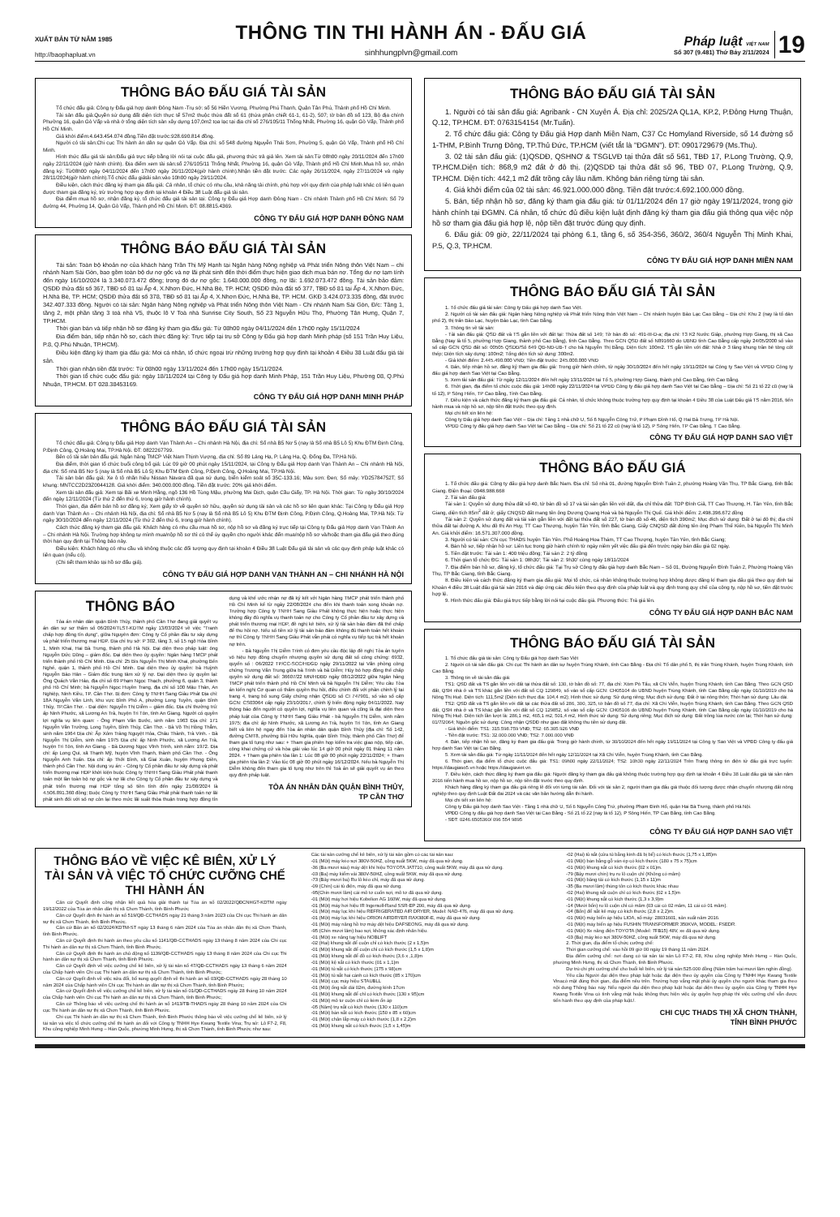XUẤT BẢN TỪ NĂM 1985
http://baophapluat.vn
THÔNG TIN THI HÀNH ÁN - ĐẤU GIÁ
sinhhungplvn@gmail.com
Pháp luật VIỆT NAM
Số 307 (9.481) Thứ Bảy 2/11/2024
19
THÔNG BÁO ĐẤU GIÁ TÀI SẢN
Tổ chức đấu giá: Công ty Đấu giá hợp danh Đông Nam -Trụ sở: số 56 Hiền Vương, Phường Phú Thạnh, Quận Tân Phú, Thành phố Hồ Chí Minh.
Tài sản đấu giá:Quyền sử dụng đất diện tích thực tế 57m2 thuộc thửa đất số 61 (thửa phân chiết 61-1, 61-2), 507; tờ bản đồ số 123, Bộ địa chính Phường 16, quận Gò Vấp và nhà ở tổng diện tích sàn xây dựng 107,0m2 tọa lạc tại địa chỉ số 276/105/11 Thống Nhất, Phường 16, quận Gò Vấp, Thành phố Hồ Chí Minh.
Giá khởi điểm:4.643.454.074 đồng.Tiền đặt trước:928.690.814 đồng.
Người có tài sản:Chi cục Thi hành án dân sự quận Gò Vấp. Địa chỉ: số 548 đường Nguyễn Thái Sơn, Phường 5, quận Gò Vấp, Thành phố Hồ Chí Minh.
Hình thức đấu giá tài sản:Đấu giá trực tiếp bằng lời nói tại cuộc đấu giá, phương thức trả giá lên. Xem tài sản:Từ 08h00 ngày 20/11/2024 đến 17h00 ngày 22/11/2024 (giờ hành chính). Địa điểm xem tài sản:số 276/105/11 Thống Nhất, Phường 16, quận Gò Vấp, Thành phố Hồ Chí Minh.Mua hồ sơ, nhận đăng ký: Từ08h00 ngày 04/11/2024 đến 17h00 ngày 26/11/2024(giờ hành chính).Nhận tiền đặt trước: Các ngày 26/11/2024, ngày 27/11/2024 và ngày 28/11/2024(giờ hành chính).Tổ chức đấu giátài sản:vào 10h00 ngày 29/11/2024.
Điều kiện, cách thức đăng ký tham gia đấu giá: Cá nhân, tổ chức có nhu cầu, khả năng tài chính, phù hợp với quy định của pháp luật khác có liên quan được tham gia đăng ký, trừ trường hợp quy định tại khoản 4 Điều 38 Luật đấu giá tài sản.
Địa điểm mua hồ sơ, nhận đăng ký, tổ chức đấu giá tài sản tại: Công ty Đấu giá Hợp danh Đông Nam - Chi nhánh Thành phố Hồ Chí Minh: Số 79 đường 44, Phường 14, Quận Gò Vấp, Thành phố Hồ Chí Minh. ĐT: 08.8815.4369.
CÔNG TY ĐẤU GIÁ HỢP DANH ĐÔNG NAM
THÔNG BÁO ĐẤU GIÁ TÀI SẢN
Tài sản: Toàn bộ khoản nợ của khách hàng Trần Thị Mỹ Hạnh tại Ngân hàng Nông nghiệp và Phát triển Nông thôn Việt Nam – chi nhánh Nam Sài Gòn, bao gồm toàn bộ dư nợ gốc và nợ lãi phát sinh đến thời điểm thực hiện giao dịch mua bán nợ. Tổng dư nợ tạm tính đến ngày 16/10/2024 là 3.340.073.472 đồng; trong đó dư nợ gốc: 1.648.000.000 đồng, nợ lãi: 1.692.073.472 đồng. Tài sản bảo đảm: QSDĐ thửa đất số 367, TBĐ số 81 tại Ấp 4, X.Nhơn Đức, H.Nhà Bè, TP. HCM; QSDĐ thửa đất số 377, TBĐ số 81 tại Ấp 4, X.Nhơn Đức, H.Nhà Bè, TP. HCM; QSDĐ thửa đất số 378, TBĐ số 81 tại Ấp 4, X.Nhơn Đức, H.Nhà Bè, TP. HCM. GKĐ 3.424.073.335 đồng, đặt trước 342.407.333 đồng. Người có tài sản: Ngân hàng Nông nghiệp và Phát triển Nông thôn Việt Nam - Chi nhánh Nam Sài Gòn, Đ/c: Tầng 1, tầng 2, một phần tầng 3 toà nhà V5, thuộc lô V Toà nhà Sunrise City South, Số 23 Nguyễn Hữu Thọ, Phường Tân Hưng, Quận 7, TP.HCM.
Thời gian bán và tiếp nhận hồ sơ đăng ký tham gia đấu giá: Từ 08h00 ngày 04/11/2024 đến 17h00 ngày 15/11/2024
Địa điểm bán, tiếp nhận hồ sơ, cách thức đăng ký: Trực tiếp tại trụ sở Công ty Đấu giá hợp danh Minh pháp (số 151 Trần Huy Liệu, P.8, Q.Phú Nhuận, TP.HCM).
Điều kiện đăng ký tham gia đấu giá: Mọi cá nhân, tổ chức ngoại trừ những trường hợp quy định tại khoản 4 Điều 38 Luật đấu giá tài sản.
Thời gian nhận tiền đặt trước: Từ 08h00 ngày 13/11/2024 đến 17h00 ngày 15/11/2024.
Thời gian tổ chức cuộc đấu giá: ngày 18/11/2024 tại Công ty Đấu giá hợp danh Minh Pháp, 151 Trần Huy Liệu, Phường 08, Q.Phú Nhuận, TP.HCM. ĐT 028.38453169.
CÔNG TY ĐẤU GIÁ HỢP DANH MINH PHÁP
THÔNG BÁO ĐẤU GIÁ TÀI SẢN
Tổ chức đấu giá: Công ty Đấu giá Hợp danh Vạn Thành An – Chi nhánh Hà Nội, địa chỉ: Số nhà B5 Nơ 5 (nay là Số nhà B5 Lô 5) Khu ĐTM Định Công, P.Định Công, Q.Hoàng Mai, TP.Hà Nội. ĐT: 0822267799.
Bên có tài sản bán đấu giá: Ngân hàng TMCP Việt Nam Thịnh Vượng, địa chỉ: Số 89 Láng Hạ, P. Láng Hạ, Q. Đống Đa, TP.Hà Nội.
Địa điểm, thời gian tổ chức buổi công bố giá: Lúc 09 giờ 00 phút ngày 15/11/2024, tại Công ty Đấu giá Hợp danh Vạn Thành An – Chi nhánh Hà Nội, địa chỉ: Số nhà B5 Nơ 5 (nay là Số nhà B5 Lô 5) Khu ĐTM Định Công, P.Định Công, Q.Hoàng Mai, TP.Hà Nội.
Tài sản bán đấu giá: Xe ô tô nhãn hiệu Nissan Navara đã qua sử dụng, biển kiểm soát số 35C-133.16; Màu sơn: Đen; Số máy: YD25784752T; Số khung: MNTCC2D23Z0044128. Giá khởi điểm: 340.000.000 đồng. Tiền đặt trước: 20% giá khởi điểm.
Xem tài sản đấu giá: Xem tại Bãi xe Minh Hằng, ngõ 136 Hồ Tùng Mậu, phường Mai Dịch, quận Cầu Giấy, TP. Hà Nội. Thời gian: Từ ngày 30/10/2024 đến ngày 12/11/2024 (Từ thứ 2 đến thứ 6, trong giờ hành chính).
Thời gian, địa điểm bán hồ sơ đăng ký; Xem giấy tờ về quyền sở hữu, quyền sử dụng tài sản và các hồ sơ liên quan khác: Tại Công ty Đấu giá Hợp danh Vạn Thành An – Chi nhánh Hà Nội, địa chỉ: Số nhà B5 Nơ 5 (nay là Số nhà B5 Lô 5) Khu ĐTM Định Công, P.Định Công, Q.Hoàng Mai, TP.Hà Nội: Từ ngày 30/10/2024 đến ngày 12/11/2024 (Từ thứ 2 đến thứ 6, trong giờ hành chính).
Cách thức đăng ký tham gia đấu giá: Khách hàng có nhu cầu mua hồ sơ, nộp hồ sơ và đăng ký trực tiếp tại Công ty Đấu giá Hợp danh Vạn Thành An – Chi nhánh Hà Nội. Trường hợp không tự mình mua/nộp hồ sơ thì có thể ủy quyền cho người khác đến mua/nộp hồ sơ và/hoặc tham gia đấu giá theo đúng thời hạn quy định tại Thông báo này.
Điều kiện: Khách hàng có nhu cầu và không thuộc các đối tượng quy định tại khoản 4 Điều 38 Luật Đấu giá tài sản và các quy định pháp luật khác có liên quan (nếu có).
(Chi tiết tham khảo tại hồ sơ đấu giá).
CÔNG TY ĐẤU GIÁ HỢP DANH VẠN THÀNH AN – CHI NHÁNH HÀ NỘI
THÔNG BÁO
Tòa án nhân dân quận Bình Thủy, thành phố Cần Thơ đang giải quyết vụ án dân sự sơ thẩm số 06/2024/TLST-KDTM ngày 13/03/2024 về việc "Tranh chấp hợp đồng tín dụng", giữa Nguyên đơn: Công ty Cổ phần đầu tư xây dựng và phát triển thương mại HDP. Địa chỉ trụ sở: P 302, tầng 3, số 15 ngõ Hòa Bình 1, Minh Khai, Hai Bà Trưng, thành phố Hà Nội. Đại diện theo pháp luật: ông Nguyễn Đức Dũng – giám đốc. Đại diện theo ủy quyền: Ngân hàng TMCP phát triển thành phố Hồ Chí Minh. Địa chỉ: 25 Bis Nguyễn Thị Minh Khai, phường Bến Nghé, quận 1, thành phố Hồ Chí Minh. Đại diện theo ủy quyền: bà Huỳnh Nguyễn Bảo Hân – Giám đốc trung tâm xử lý nợ. Đại diện theo ủy quyền lại: Ông Quách Văn Hảo, địa chỉ số 69 Phạm Ngọc Thạch, phường 6, quận 3, thành phố Hồ Chí Minh; bà Nguyễn Ngọc Huyền Trang, địa chỉ số 100 Mậu Thân, An Nghiệp, Ninh Kiều, TP. Cần Thơ. Bị đơn: Công ty TNHH Sang Giàu Phát Địa chỉ: 18A Nguyễn Văn Linh, khu vực Bình Phó A, phường Long Tuyền, quận Bình Thủy, TP.Cần Thơ. - Đại diện: Nguyễn Thị Diễm – giám đốc. Địa chỉ thường trú: ấp Ninh Phước, xã Lương An Trà, huyện Tri Tôn, tỉnh An Giang. Người có quyền lợi nghĩa vụ liên quan: - Ông Phạm Văn Bước, sinh năm 1963 Địa chỉ: 171 Nguyễn Văn Trường, Long Tuyền, Bình Thủy, Cần Thơ. - Bà Võ Thị Hồng Thắm, sinh năm 1964 Địa chỉ: Ấp Xóm Trảng Nguyệt Hóa, Châu Thành, Trà Vinh. - Bà Nguyễn Thị Diễm, sinh năm 1975 Địa chỉ: ấp Ninh Phước, xã Lương An Trà, huyện Tri Tôn, tỉnh An Giang. - Bà Dương Ngọc Vĩnh Trinh, sinh năm: 1972. Địa chỉ: ấp Long Qui, xã Thạnh Mỹ, huyện Vĩnh Thạnh, thành phố Cần Thơ. - Ông Nguyễn Anh Tuấn. Địa chỉ: ấp Thới Bình, xã Giai Xuân, huyện Phong Điền, thành phố Cần Thơ. Nội dung vụ án: - Công ty Cổ phần đầu tư xây dựng và phát triển thương mại HDP khởi kiện buộc Công ty TNHH Sang Giàu Phát phải thanh toán một lần toàn bộ nợ gốc và nợ lãi cho Công ty Cổ phần đầu tư xây dựng và phát triển thương mại HDP tổng số tiền tính đến ngày 21/08/2024 là 4.506.891.360 đồng; Buộc Công ty TNHH Sang Giàu Phát phải thanh toán nợ lãi phát sinh đối với số nợ còn lại theo mức lãi suất thỏa thuận trong hợp đồng tín dụng và khế ước nhận nợ đã ký kết với Ngân hàng TMCP phát triển thành phố Hồ Chí Minh kể từ ngày 22/08/2024 cho đến khi thanh toán xong khoản nợ. Trường hợp Công ty TNHH Sang Giàu Phát không thực hiện hoặc thực hiện không đầy đủ nghĩa vụ thanh toán nợ cho Công ty Cổ phần đầu tư xây dựng và phát triển thương mại HDP, đề nghị kê biên, xử lý tài sản bảo đảm đã thế chấp để thu hồi nợ. Nếu số tiền xử lý tài sản bảo đảm không đủ thanh toán hết khoản nợ thì Công ty TNHH Sang Giàu Phát vẫn phải có nghĩa vụ tiếp tục trả hết khoản nợ trên.
- Bà Nguyễn Thị Diễm Trinh có đơn yêu cầu độc lập đề nghị Tòa án tuyên vô hiệu hợp đồng chuyển nhượng quyền sử dụng đất số công chứng: 6932, quyển số : 06/2022 TP/CC-SCC/HĐGD ngày 29/11/2022 tại Văn phòng công chứng Trương Văn Trung giữa bà Trinh và bà Diễm; Hủy bỏ hợp đồng thế chấp quyền sử dụng đất số: 36607/22 MN/HĐBĐ ngày 08/12/2022 giữa Ngân hàng TMCP phát triển thành phố Hồ Chí Minh và bà Nguyễn Thị Diễm; Yêu cầu Tòa án kiến nghị Cơ quan có thẩm quyền thu hồi, điều chỉnh đối với phần chỉnh lý tại trang 4, trang bổ sung Giấy chứng nhận QSDĐ số CI 747901, số vào sổ cấp GCN: CS03064 cấp ngày 23/10/2017, chỉnh lý biến động ngày 04/11/2022. Nay thông báo đến người có quyền lợi, nghĩa vụ liên quan và cũng là đại diện theo pháp luật của Công ty TNHH Sang Giàu Phát - bà Nguyễn Thị Diễm, sinh năm 1975; địa chỉ: ấp Ninh Phước, xã Lương An Trà, huyện Tri Tôn, tỉnh An Giang biết và liên hệ ngay đến Tòa án nhân dân quận Bình Thủy (địa chỉ: Số 142, đường CMT8, phường Bùi Hữu Nghĩa, quận Bình Thủy, thành phố Cần Thơ) để tham gia tố tụng như sau: + Tham gia phiên họp kiểm tra việc giao nộp, tiếp cận, công khai chứng cứ và hòa giải vào lúc 14 giờ 00 phút ngày 01 tháng 11 năm 2024. + Tham gia phiên tòa lần 1: Lúc 08 giờ 00 phút ngày 22/11/2024; + Tham gia phiên tòa lần 2: Vào lúc 08 giờ 00 phút ngày 16/12/2024. Nếu bà Nguyễn Thị Diễm không đến tham gia tố tụng như trên thì Toà án sẽ giải quyết vụ án theo quy định pháp luật.
TÒA ÁN NHÂN DÂN QUẬN BÌNH THỦY,
TP CẦN THƠ
THÔNG BÁO ĐẤU GIÁ TÀI SẢN
1. Người có tài sản đấu giá: Agribank - CN Xuyên Á. Địa chỉ: 2025/2A QL1A, KP.2, P.Đông Hưng Thuận, Q.12, TP.HCM. ĐT: 0763154154 (Mr.Tuấn).
2. Tổ chức đấu giá: Công ty Đấu giá Hợp danh Miền Nam, C37 Cc Homyland Riverside, số 14 đường số 1-THM, P.Bình Trưng Đông, TP.Thủ Đức, TP.HCM (viết tắt là "ĐGMN"). ĐT: 0901729679 (Ms.Thu).
3. 02 tài sản đấu giá: (1)QSDĐ, QSHNƠ & TSGLVĐ tại thửa đất số 561, TBĐ 17, P.Long Trường, Q.9, TP.HCM.Diện tích: 868,9 m2 đất ở đô thị. (2)QSDĐ tại thửa đất số 96, TBĐ 07, P.Long Trường, Q.9, TP.HCM. Diện tích: 442,1 m2 đất trồng cây lâu năm. Không bán riêng từng tài sản.
4. Giá khởi điểm của 02 tài sản: 46.921.000.000 đồng. Tiền đặt trước:4.692.100.000 đồng.
5. Bán, tiếp nhận hồ sơ, đăng ký tham gia đấu giá: từ 01/11/2024 đến 17 giờ ngày 19/11/2024, trong giờ hành chính tại ĐGMN. Cá nhân, tổ chức đủ điều kiện luật định đăng ký tham gia đấu giá thông qua việc nộp hồ sơ tham gia đấu giá hợp lệ, nộp tiền đặt trước đúng quy định.
6. Đấu giá: 09 giờ, 22/11/2024 tại phòng 6.1, tầng 6, số 354-356, 360/2, 360/4 Nguyễn Thị Minh Khai, P.5, Q.3, TP.HCM.
CÔNG TY ĐẤU GIÁ HỢP DANH MIỀN NAM
THÔNG BÁO ĐẤU GIÁ TÀI SẢN
1. Tổ chức đấu giá tài sản: Công ty Đấu giá hợp danh Sao Việt.
2. Người có tài sản đấu giá: Ngân hàng Nông nghiệp và Phát triển Nông thôn Việt Nam – Chi nhánh huyện Bảo Lạc Cao Bằng – Địa chỉ: Khu 2 (nay là tổ dân phố 2), thị trấn Bảo Lạc, huyện Bảo Lạc, tỉnh Cao Bằng.
3. Thông tin về tài sản:
- Tài sản đấu giá: QSD đất và TS gắn liền với đất tại: Thửa đất số 149; Tờ bản đồ số: 491-III-D-a; địa chỉ: T3 K2 Nước Giáp, phường Hợp Giang, thị xã Cao Bằng (Nay là tổ 5, phường Hợp Giang, thành phố Cao Bằng), tỉnh Cao Bằng. Theo GCN QSD đất số N891660 do UBND tỉnh Cao Bằng cấp ngày 24/05/2000 số vào sổ cấp GCN QSD đất số: 00505 QSDĐ/Số 649 QĐ-NĐ-UB-T cho bà Nguyễn Thị Bằng. Diện tích: 100m2. TS gắn liền với đất: Nhà ở 3 tầng khung trần bê tông cốt thép; Diện tích xây dựng: 100m2; Tổng diện tích sử dụng: 300m2.
- Giá khởi điểm: 2.445.490.000 VNĐ; Tiền đặt trước: 245.000.000 VNĐ
4. Bán, tiếp nhận hồ sơ, đăng ký tham gia đấu giá: Trong giờ hành chính, từ ngày 30/10/2024 đến hết ngày 19/11/2024 tại Công ty Sao Việt và VPĐD Công ty đấu giá hợp danh Sao Việt tại Cao Bằng.
5. Xem tài sản đấu giá: Từ ngày 12/11/2024 đến hết ngày 13/11/2024 tại Tổ 5, phường Hợp Giang, thành phố Cao Bằng, tỉnh Cao Bằng.
6. Thời gian, địa điểm tổ chức cuộc đấu giá: 14h00 ngày 22/11/2024 tại VPĐD Công ty đấu giá hợp danh Sao Việt tại Cao Bằng – Địa chỉ: Số 21 tổ 22 cũ (nay là tổ 12), P Sông Hiến, TP Cao Bằng, Tỉnh Cao Bằng.
7. Điều kiện và cách thức đăng ký tham gia đấu giá: Cá nhân, tổ chức không thuộc trường hợp quy định tại khoản 4 Điều 38 của Luật Đấu giá TS năm 2016, tiến hành mua và nộp hồ sơ, nộp tiền đặt trước theo quy định.
Mọi chi tiết xin liên hệ:
Công ty Đấu giá hợp danh Sao Việt – Địa chỉ: Tầng 1 nhà chữ U, Số 6 Nguyễn Công Trứ, P Phạm Đình Hổ, Q Hai Bà Trưng, TP Hà Nội.
VPĐD Công ty đấu giá hợp danh Sao Việt tại Cao Bằng – Địa chỉ: Số 21 tổ 22 cũ (nay là tổ 12), P Sông Hiến, TP Cao Bằng, T Cao Bằng.
CÔNG TY ĐẤU GIÁ HỢP DANH SAO VIỆT
THÔNG BÁO ĐẤU GIÁ
1. Tổ chức đấu giá: Công ty đấu giá hợp danh Bắc Nam. Địa chỉ: Số nhà 01, đường Nguyễn Đình Tuân 2, phường Hoàng Văn Thụ, TP Bắc Giang, tỉnh Bắc Giang. Điện thoại: 0948.988.668
2. Tài sản đấu giá:
Tài sản 1: Quyền sử dụng thửa đất số 40, tờ bản đồ số 17 và tài sản gắn liền với đất, địa chỉ thửa đất: TDP Đình Giã, TT Cao Thượng, H. Tân Yên, tỉnh Bắc Giang, diện tích 85m<sup>2</sup> đất ở; giấy CNQSD đất mang tên ông Dương Quang Hoà và bà Nguyễn Thị Quế. Giá khởi điểm: 2.498.396.672 đồng
Tài sản 2: Quyền sử dụng đất và tài sản gắn liền với đất tại thửa đất số 227, tờ bản đồ số 46, diện tích 390m2; Mục đích sử dụng: Đất ở tại đô thị; địa chỉ thửa đất tại đường A, khu đô thị An Huy, TT Cao Thượng, huyện Tân Yên, tỉnh Bắc Giang, Giấy CNQSD đất đứng tên ông Phạm Thế Kiên, bà Nguyễn Thị Minh An. Giá khởi điểm: 16.571.307.000 đồng.
3. Người có tài sản: Chi cục THADS huyện Tân Yên. Phố Hoàng Hoa Thám, TT Cao Thượng, huyện Tân Yên, tỉnh Bắc Giang;
4. Bán hồ sơ, tiếp nhận hồ sơ: Liên tục trong giờ hành chính từ ngày niêm yết việc đấu giá đến trước ngày bán đấu giá 02 ngày.
5. Tiền đặt trước: Tài sản 1: 400 triệu đồng; Tài sản 2: 2 tỷ đồng
6. Thời gian tổ chức ĐG: Tài sản 1: 08h30'; Tài sản 2: 9h30' cùng ngày 18/11/2024
7. Địa điểm bán hồ sơ, đăng ký, tổ chức đấu giá: Tại Trụ sở Công ty đấu giá hợp danh Bắc Nam – Số 01, Đường Nguyễn Đình Tuân 2, Phường Hoàng Văn Thụ, TP Bắc Giang, tỉnh Bắc Giang.
8. Điều kiện và cách thức đăng ký tham gia đấu giá: Mọi tổ chức, cá nhân không thuộc trường hợp không được đăng kí tham gia đấu giá theo quy định tại Khoản 4 điều 38 Luật đấu giá tài sản 2016 và đáp ứng các điều kiện theo quy định của pháp luật và quy định trong quy chế của công ty, nộp hồ sơ, tiền đặt trước hợp lệ.
9. Hình thức đấu giá: Đấu giá trực tiếp bằng lời nói tại cuộc đấu giá. Phương thức: Trả giá lên.
CÔNG TY ĐẤU GIÁ HỢP DANH BẮC NAM
THÔNG BÁO ĐẤU GIÁ TÀI SẢN
1. Tổ chức đấu giá tài sản: Công ty Đấu giá hợp danh Sao Việt
2. Người có tài sản đấu giá: Chi cục Thi hành án dân sự huyện Trùng Khánh, tỉnh Cao Bằng - Địa chỉ: Tổ dân phố 5, thị trấn Trùng Khánh, huyện Trùng Khánh, tỉnh Cao Bằng.
3. Thông tin về tài sản đấu giá:
TS1: QSD đất và TS gắn liền với đất tại thửa đất số: 130, tờ bản đồ số: 77, địa chỉ: Xóm Pò Tấu, xã Chí Viễn, huyện Trùng Khánh, tỉnh Cao Bằng. Theo GCN QSD đất, QSH nhà ở và TS khác gắn liền với đất số CQ 129849, số vào sổ cấp GCN: CH05104 do UBND huyện Trùng Khánh, tỉnh Cao Bằng cấp ngày 01/10/2019 cho bà Nông Thị Huệ. Diện tích: 111,5m2 (Diện tích thực địa: 104,4 m2); Hình thức sử dụng: Sử dụng riêng; Mục đích sử dụng: Đất ở tại nông thôn; Thời hạn sử dụng: Lâu dài.
TS2: QSD đất và TS gắn liền với đất tại các thửa đất số 286, 300, 325, tờ bản đồ số 77, địa chỉ: Xã Chí Viễn, huyện Trùng Khánh, tỉnh Cao Bằng. Theo GCN QSD đất, QSH nhà ở và TS khác gắn liền với đất số CQ 129852, số vào sổ cấp GCN: CH05106 do UBND huyện Trùng Khánh, tỉnh Cao Bằng cấp ngày 01/10/2019 cho bà Nông Thị Huệ. Diện tích lần lượt là: 286,1 m2, 465,1 m2, 501,4 m2, Hình thức sử dụng: Sử dụng riêng; Mục đích sử dụng: Đất trồng lúa nước còn lại; Thời hạn sử dụng: 01/7/2064; Nguồn gốc sử dụng: Công nhận QSDĐ như giao đất không thu tiền sử dụng đất.
- Giá khởi điểm: TS1: 315.598.759 VNĐ; TS2: 65.305.926 VNĐ
- Tiền đặt trước: TS1: 32.000.000 VNĐ; TS2: 7.000.000 VNĐ
4. Bán, tiếp nhận hồ sơ, đăng ký tham gia đấu giá: Trong giờ hành chính, từ 30/10/2024 đến hết ngày 19/11/2024 tại Công ty Sao Việt và VPĐD Công ty đấu giá hợp danh Sao Việt tại Cao Bằng.
5. Xem tài sản đấu giá: Từ ngày 11/11/2024 đến hết ngày 12/11/2024 tại Xã Chí Viễn, huyện Trùng Khánh, tỉnh Cao Bằng.
6. Thời gian, địa điểm tổ chức cuộc đấu giá: TS1: 09h00 ngày 22/11/2024; TS2: 10h30 ngày 22/11/2024 Trên Trang thông tin điện tử đấu giá trực tuyến: https://daugiaso5.vn hoặc https://daugiaviet.vn.
7. Điều kiện, cách thức đăng ký tham gia đấu giá: Người đăng ký tham gia đấu giá không thuộc trường hợp quy định tại khoản 4 Điều 38 Luật đấu giá tài sản năm 2016 tiến hành mua hồ sơ, nộp hồ sơ, nộp tiền đặt trước theo quy định.
Khách hàng đăng ký tham gia đấu giá riêng lẻ đối với từng tài sản. Đối với tài sản 2, người tham gia đấu giá thuộc đối tượng được nhận chuyển nhượng đất nông nghiệp theo quy định Luật Đất đai 2024 và các văn bản hướng dẫn thi hành.
Mọi chi tiết xin liên hệ:
Công ty Đấu giá hợp danh Sao Việt - Tầng 1 nhà chữ U, Số 6 Nguyễn Công Trứ, phường Phạm Đình Hổ, quận Hai Bà Trưng, thành phố Hà Nội.
VPĐD Công ty đấu giá hợp danh Sao Việt tại Cao Bằng - Số 21 tổ 22 (nay là tổ 12), P Sông Hiến, TP Cao Bằng, tỉnh Cao Bằng.
- SĐT: 0246.6505360/ 096 554 9895
CÔNG TY ĐẤU GIÁ HỢP DANH SAO VIỆT
THÔNG BÁO VỀ VIỆC KÊ BIÊN, XỬ LÝ TÀI SẢN VÀ VIỆC TỔ CHỨC CƯỠNG CHẾ THI HÀNH ÁN
Căn cứ Quyết định công nhận kết quả hòa giải thành tại Tòa án số 02/2022/QĐCNHGT-KDTM ngày 19/12/2022 của Tòa án nhân dân thị xã Chơn Thành, tỉnh Bình Phước
Căn cứ Quyết định thi hành án số 519/QĐ-CCTHADS ngày 21 tháng 3 năm 2023 của Chi cục Thi hành án dân sự thị xã Chơn Thành, tỉnh Bình Phước.
Căn cứ Bản án số 02/2024/KDTM-ST ngày 13 tháng 6 năm 2024 của Tòa án nhân dân thị xã Chơn Thành, tỉnh Bình Phước.
Căn cứ Quyết định thi hành án theo yêu cầu số 1141/QĐ-CCTHADS ngày 13 tháng 8 năm 2024 của Chi cục Thi hành án dân sự thị xã Chơn Thành, tỉnh Bình Phước.
Căn cứ Quyết định thi hành án chủ động số 1139/QĐ-CCTHADS ngày 13 tháng 8 năm 2024 của Chi cục Thi hành án dân sự thị xã Chơn Thành, tỉnh Bình Phước.
Căn cứ Quyết định về việc cưỡng chế kê biên, xử lý tài sản số 47/QĐ-CCTHADS ngày 13 tháng 6 năm 2024 của Chấp hành viên Chi cục Thi hành án dân sự thị xã Chơn Thành, tỉnh Bình Phước;
Căn cứ Quyết định về việc sửa đổi, bổ sung quyết định về thi hành án số 03/QĐ-CCTHADS ngày 28 tháng 10 năm 2024 của Chấp hành viên Chi cục Thi hành án dân sự thị xã Chơn Thành, tỉnh Bình Phước;
Căn cứ Quyết định về việc cưỡng chế kê biên, xử lý tài sản số 01/QĐ-CCTHADS ngày 28 tháng 10 năm 2024 của Chấp hành viên Chi cục Thi hành án dân sự thị xã Chơn Thành, tỉnh Bình Phước;
Căn cứ Thông báo về việc cưỡng chế thi hành án số 1413/TB-THADS ngày 28 tháng 10 năm 2024 của Chi cục Thi hành án dân sự thị xã Chơn Thành, tỉnh Bình Phước.
Chi cục Thi hành án dân sự thị xã Chơn Thành, tỉnh Bình Phước thông báo về việc cưỡng chế kê biên, xử lý tài sản và việc tổ chức cưỡng chế thi hành án đối với Công ty TNHH Hye Kwang Textile Vina; Trụ sở: Lô F7-2, F8, Khu công nghiệp Minh Hưng – Hàn Quốc, phường Minh Hưng, thị xã Chơn Thành, tỉnh Bình Phước như sau:
Các tài sản cưỡng chế kê biên, xử lý tài sản gồm có các tài sản sau:
-01 (Một) máy kéo sợi 380V-50HZ, công suất 5KW, máy đã qua sử dụng.
-36 (Ba mươi sáu) máy dệt khí hiệu TOYOTA JAT710, công suất 5KW, máy đã qua sử dụng.
-03 (Ba) máy kiểm vải 380V-50HZ, công suất 5KW, máy đã qua sử dụng.
-73 (Bảy mươi ba) Ru lô kéo chỉ, máy đã qua sử dụng.
-09 (Chín) cái tủ điện, máy đã qua sử dụng.
-95(Chín mươi lăm) cái mô tơ cuốn sợi, mô tơ đã qua sử dụng.
-01 (Một) máy hơi hiệu Kobelion AG 160W, máy đã qua sử dụng.
-01 (Một) máy hơi hiệu IR Ingersoll-Rand SSR-EP 200, máy đã qua sử dụng.
-01 (Một) máy lọc khí hiệu REFRIGERATED AIR DRYER, Model: NAD-476, máy đã qua sử dụng.
-01 (Một) máy lọc khí hiệu ORION AIRDRYER RAX380F-E, máy đã qua sử dụng.
-01 (Một) máy nâng hồ trợ máy dệt hiệu DAFSEONG, máy đã qua sử dụng.
-95 (Chín mươi lăm) bao sợi, không xác định nhãn hiệu.
-01 (Một) xe nâng tay hiệu NOBLIFT
-02 (Hai) khung sắt để cuộn chỉ có kích thước (2 x 1,5)m
-01 (Một) khung sắt để cuộn chỉ có kích thước (1,5 x 1,8)m
-01 (Một) khung sắt để đồ có kích thước (3,6 x ,1,8)m
-01 (Một) kệ sắt có kích thước (01 x 1,1)m
-01 (Một) tủ sắt có kích thước (175 x 98)cm
-01 (Một) tủ sắt hai cánh có kích thước (85 x 170)cm
-01 (Một) cục máy hiệu STAUBLL
-01 (Một) ống sắt dài 02m, đường kính 17cm
-01 (Một) khung sắt để chỉ có kích thước (130 x 95)cm
-01 (Một) mô tơ cuộn chỉ có kèm ổn áp
-05 (Năm) trụ sắt có kích thước (130 x 110)cm
-01 (Một) bàn sắt có kích thước (150 x 85 x 60)cm
-01 (Một) chân lắp máy có kích thước (1,8 x 2,2)m
-01 (Một) khung sắt có kích thước (1,5 x 1,45)m
-02 (Hai) tủ sắt (cửa tủ bằng kính đã bị bể) có kích thước (1,75 x 1,85)m
-01 (Một) bàn bằng gỗ ván ép có kích thước (180 x 75 x 75)cm
-01 (Một) khung sắt có kích thước (02 x 01)m.
-79 (Bảy mươi chín) trụ ru lô cuộn chỉ (Không có mâm)
-01 (Một) băng tải có kích thước (1,15 x 11)m
-35 (Ba mươi lăm) thùng tôn có kích thước khác nhau
-02 (Hai) khung sắt cuộn chỉ có kích thước (02 x 1,5)m
-01 (Một) khung sắt có kích thước (1,3 x 3,9)m
-14 (Mười bốn) ru lô cuộn chỉ có mâm (03 cái có 02 mâm, 11 cái có 01 mâm).
-04 (Bốn) để sắt kê máy có kích thước (2,8 x 2,2)m.
-01 (Một) máy biến áp hiệu LIOA, số máy: 28031601, sản xuất năm 2016.
-01 (Một) máy biến áp hiệu FUSHIN TRANSFORMER 350KVA, MODEL: FSEDR.
-01 (Một) Xe nâng điện TOYOTA (Model: 7FB15) 48V, xe đã qua sử dụng.
-03 (Ba) máy kéo sợi 380V-50HZ, công suất 5KW, máy đã qua sử dụng.
2. Thời gian, địa điểm tổ chức cưỡng chế:
Thời gian cưỡng chế: vào hồi 09 giờ 00 ngày 19 tháng 11 năm 2024.
Địa điểm cưỡng chế: nơi đang có tài sản tài sản Lô F7-2, F8, Khu công nghiệp Minh Hưng – Hàn Quốc, phường Minh Hưng, thị xã Chơn Thành, tỉnh Bình Phước.
Dự trù chi phí cưỡng chế cho buổi kê biên, xử lý tài sản:525.000 đồng (Năm trăm hai mươi lăm nghìn đồng).
Yêu cầu Người đại diện theo pháp luật hoặc đại diện theo ủy quyền của Công ty TNHH Hye Kwang Textile Vinacó mặt đúng thời gian, địa điểm nêu trên. Trường hợp vắng mặt phải ủy quyền cho người khác tham gia theo nội dung Thông báo này. Nếu người đại diện theo pháp luật hoặc đại diện theo ủy quyền của Công ty TNHH Hye Kwang Textile Vina có tình vắng mặt hoặc không thực hiện việc ủy quyền hợp pháp thì việc cưỡng chế vẫn được tiến hành theo quy định của pháp luật./.
CHI CỤC THADS THỊ XÃ CHƠN THÀNH,
TỈNH BÌNH PHƯỚC